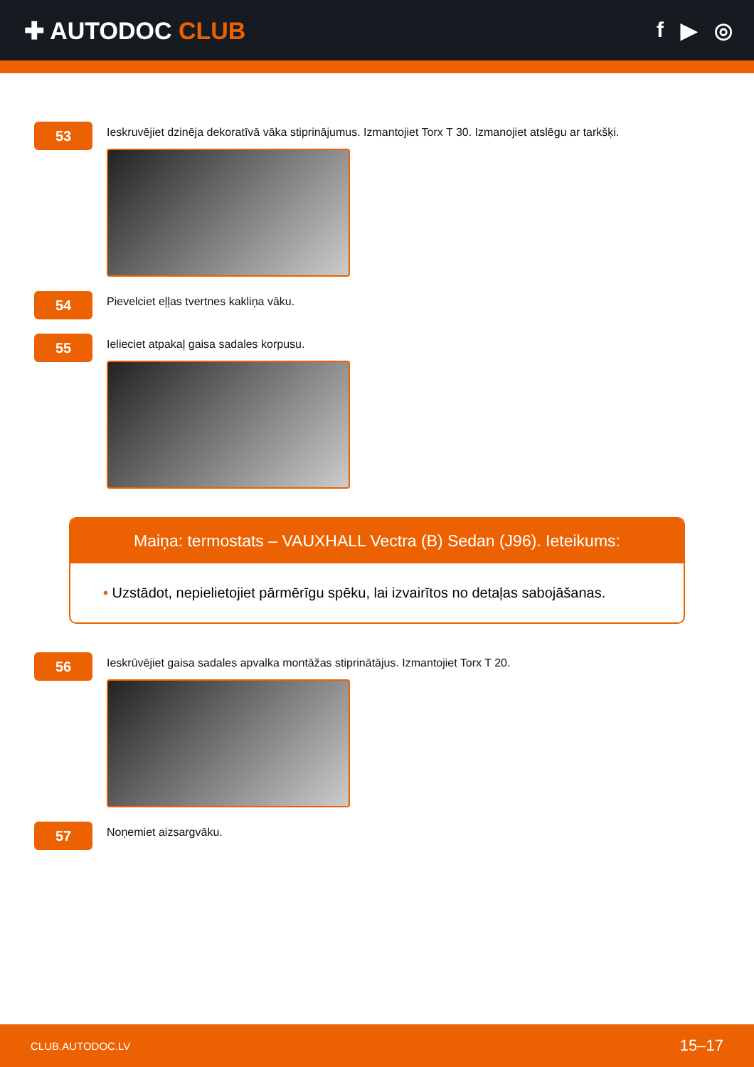✚ AUTODOC CLUB f ▶ ◎
53
Ieskruvējiet dzinēja dekoratīvā vāka stiprinājumus. Izmantojiet Torx T 30. Izmanojiet atslēgu ar tarkšķi.
54
Pievelciet eļļas tvertnes kakliņa vāku.
55
Ielieciet atpakaļ gaisa sadales korpusu.
Maiņa: termostats – VAUXHALL Vectra (B) Sedan (J96). Ieteikums:
• Uzstādot, nepielietojiet pārmērīgu spēku, lai izvairītos no detaļas sabojāšanas.
56
Ieskrūvējiet gaisa sadales apvalka montāžas stiprinātājus. Izmantojiet Torx T 20.
57
Noņemiet aizsargvāku.
CLUB.AUTODOC.LV 15–17